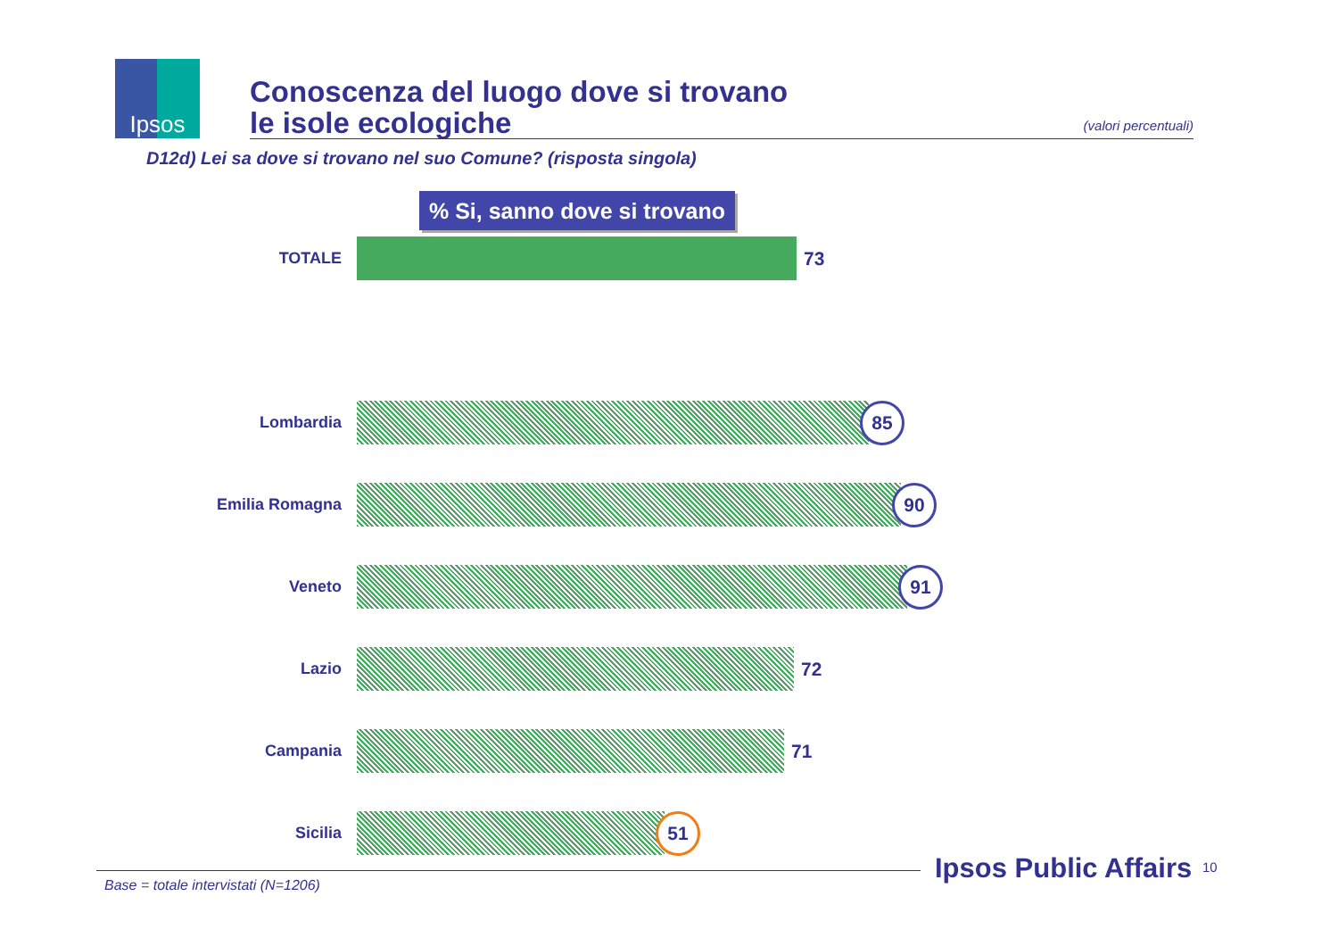Ipsos
Conoscenza del luogo dove si trovano
le isole ecologiche
(valori percentuali)
D12d) Lei sa dove si trovano nel suo Comune? (risposta singola)
% Si, sanno dove si trovano
TOTALE
73
Lombardia
85
Emilia Romagna
90
Veneto
91
Lazio
72
Campania
71
Sicilia
51
Base = totale intervistati (N=1206)
Ipsos Public Affairs 10